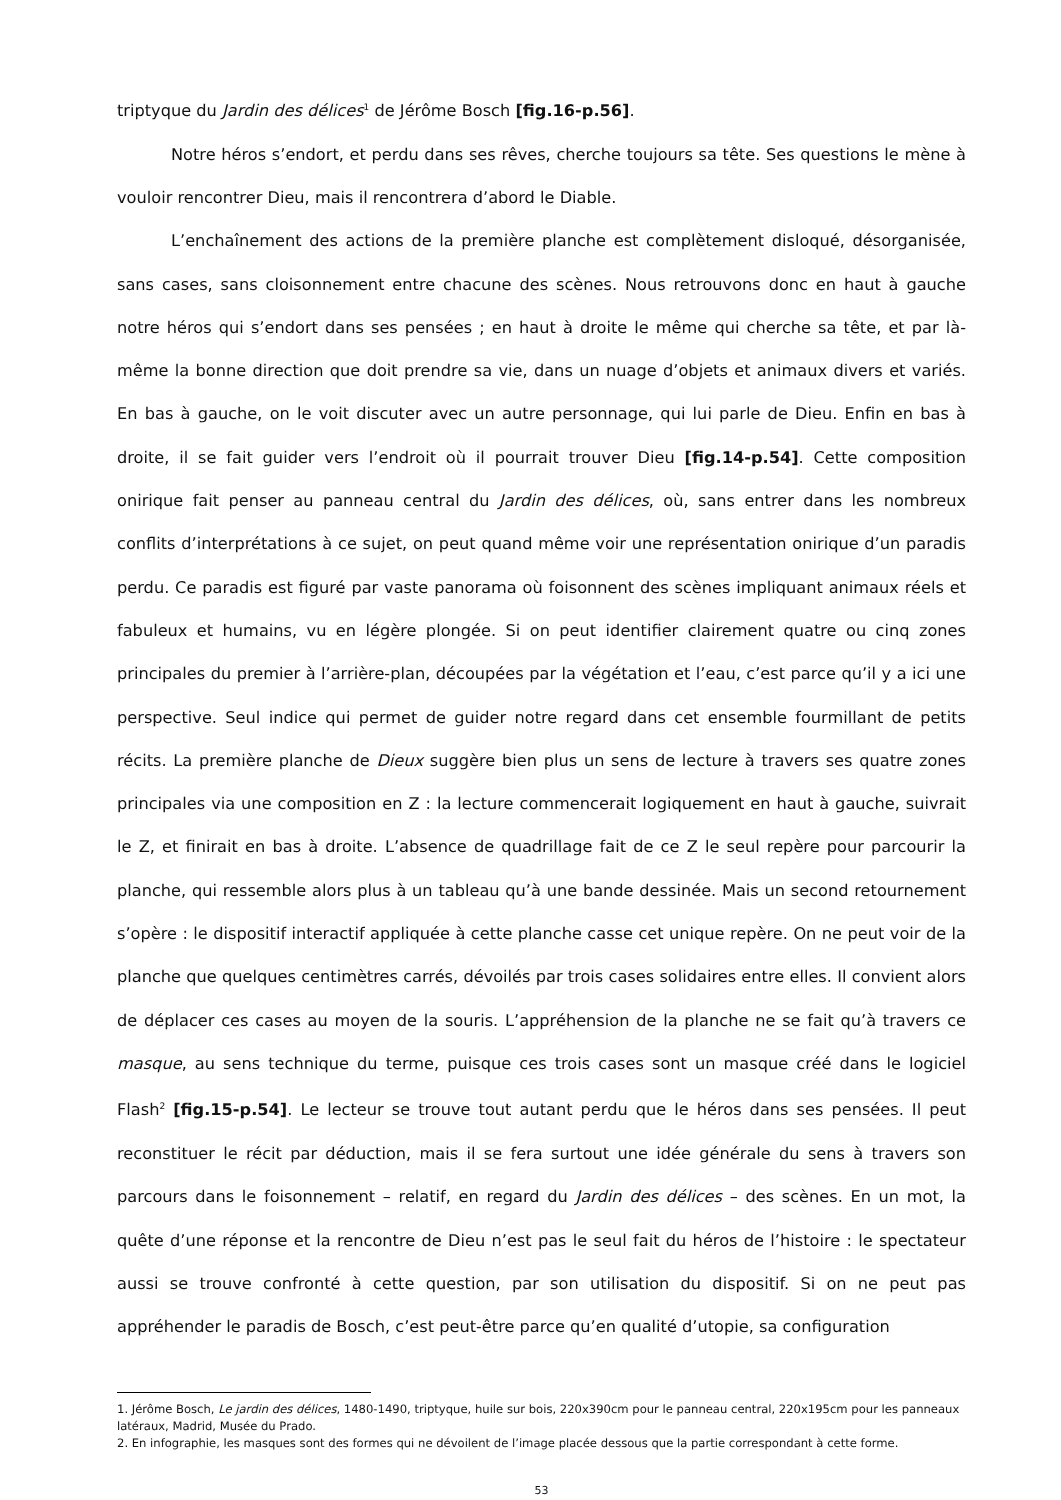triptyque du Jardin des délices<sup>1</sup> de Jérôme Bosch [fig.16-p.56].
Notre héros s’endort, et perdu dans ses rêves, cherche toujours sa tête. Ses questions le mène à vouloir rencontrer Dieu, mais il rencontrera d’abord le Diable.
L’enchaînement des actions de la première planche est complètement disloqué, désorganisée, sans cases, sans cloisonnement entre chacune des scènes. Nous retrouvons donc en haut à gauche notre héros qui s’endort dans ses pensées ; en haut à droite le même qui cherche sa tête, et par là-même la bonne direction que doit prendre sa vie, dans un nuage d’objets et animaux divers et variés. En bas à gauche, on le voit discuter avec un autre personnage, qui lui parle de Dieu. Enfin en bas à droite, il se fait guider vers l’endroit où il pourrait trouver Dieu [fig.14-p.54]. Cette composition onirique fait penser au panneau central du Jardin des délices, où, sans entrer dans les nombreux conflits d’interprétations à ce sujet, on peut quand même voir une représentation onirique d’un paradis perdu. Ce paradis est figuré par vaste panorama où foisonnent des scènes impliquant animaux réels et fabuleux et humains, vu en légère plongée. Si on peut identifier clairement quatre ou cinq zones principales du premier à l’arrière-plan, découpées par la végétation et l’eau, c’est parce qu’il y a ici une perspective. Seul indice qui permet de guider notre regard dans cet ensemble fourmillant de petits récits. La première planche de Dieux suggère bien plus un sens de lecture à travers ses quatre zones principales via une composition en Z : la lecture commencerait logiquement en haut à gauche, suivrait le Z, et finirait en bas à droite. L’absence de quadrillage fait de ce Z le seul repère pour parcourir la planche, qui ressemble alors plus à un tableau qu’à une bande dessinée. Mais un second retournement s’opère : le dispositif interactif appliquée à cette planche casse cet unique repère. On ne peut voir de la planche que quelques centimètres carrés, dévoilés par trois cases solidaires entre elles. Il convient alors de déplacer ces cases au moyen de la souris. L’appréhension de la planche ne se fait qu’à travers ce masque, au sens technique du terme, puisque ces trois cases sont un masque créé dans le logiciel Flash<sup>2</sup> [fig.15-p.54]. Le lecteur se trouve tout autant perdu que le héros dans ses pensées. Il peut reconstituer le récit par déduction, mais il se fera surtout une idée générale du sens à travers son parcours dans le foisonnement – relatif, en regard du Jardin des délices – des scènes. En un mot, la quête d’une réponse et la rencontre de Dieu n’est pas le seul fait du héros de l’histoire : le spectateur aussi se trouve confronté à cette question, par son utilisation du dispositif. Si on ne peut pas appréhender le paradis de Bosch, c’est peut-être parce qu’en qualité d’utopie, sa configuration
1. Jérôme Bosch, Le jardin des délices, 1480-1490, triptyque, huile sur bois, 220x390cm pour le panneau central, 220x195cm pour les panneaux latéraux, Madrid, Musée du Prado.
2. En infographie, les masques sont des formes qui ne dévoilent de l’image placée dessous que la partie correspondant à cette forme.
53